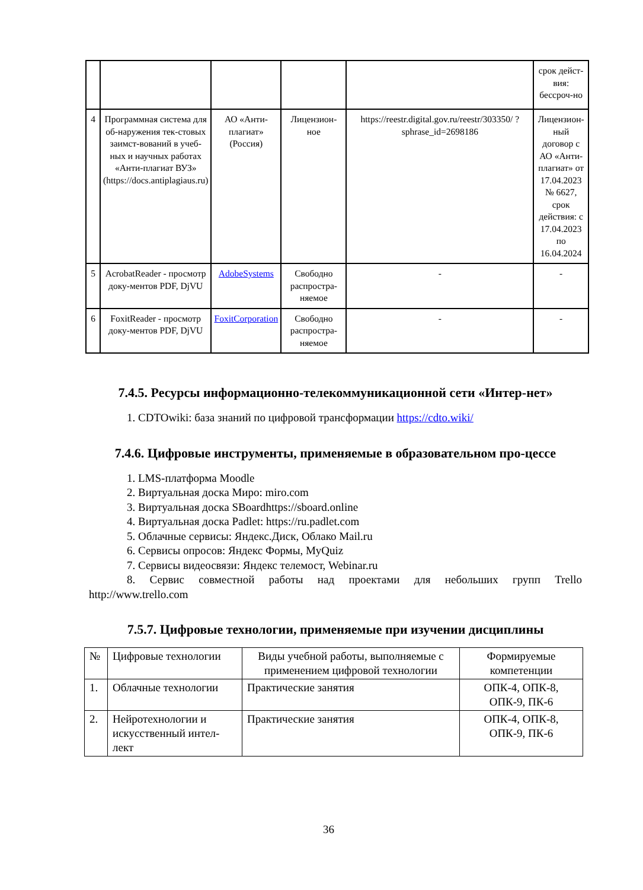| | | | | | срок дейст-вия: бессроч-но |
| 4 | Программная система для об-наружения тек-стовых заимст-вований в учеб-ных и научных работах «Анти-плагиат ВУЗ» (https://docs.antiplagiaus.ru) | АО «Анти-плагиат» (Россия) | Лицензион-ное | https://reestr.digital.gov.ru/reestr/303350/ ?sphrase_id=2698186 | Лицензион-ный договор с АО «Анти-плагиат» от 17.04.2023 № 6627, срок действия: с 17.04.2023 по 16.04.2024 |
| 5 | AcrobatReader - просмотр доку-ментов PDF, DjVU | AdobeSystems | Свободно распростра-няемое | - | - |
| 6 | FoxitReader - просмотр доку-ментов PDF, DjVU | FoxitCorporation | Свободно распростра-няемое | - | - |
7.4.5. Ресурсы информационно-телекоммуникационной сети «Интер-нет»
1. CDTOwiki: база знаний по цифровой трансформации https://cdto.wiki/
7.4.6. Цифровые инструменты, применяемые в образовательном про-цессе
1. LMS-платформа Moodle
2. Виртуальная доска Миро: miro.com
3. Виртуальная доска SBoardhttps://sboard.online
4. Виртуальная доска Padlet: https://ru.padlet.com
5. Облачные сервисы: Яндекс.Диск, Облако Mail.ru
6. Сервисы опросов: Яндекс Формы, MyQuiz
7. Сервисы видеосвязи: Яндекс телемост, Webinar.ru
8. Сервис совместной работы над проектами для небольших групп Trello
http://www.trello.com
7.5.7. Цифровые технологии, применяемые при изучении дисциплины
| № | Цифровые технологии | Виды учебной работы, выполняемые с применением цифровой технологии | Формируемые компетенции |
| 1. | Облачные технологии | Практические занятия | ОПК-4, ОПК-8, ОПК-9, ПК-6 |
| 2. | Нейротехнологии и искусственный интел-лект | Практические занятия | ОПК-4, ОПК-8, ОПК-9, ПК-6 |
36